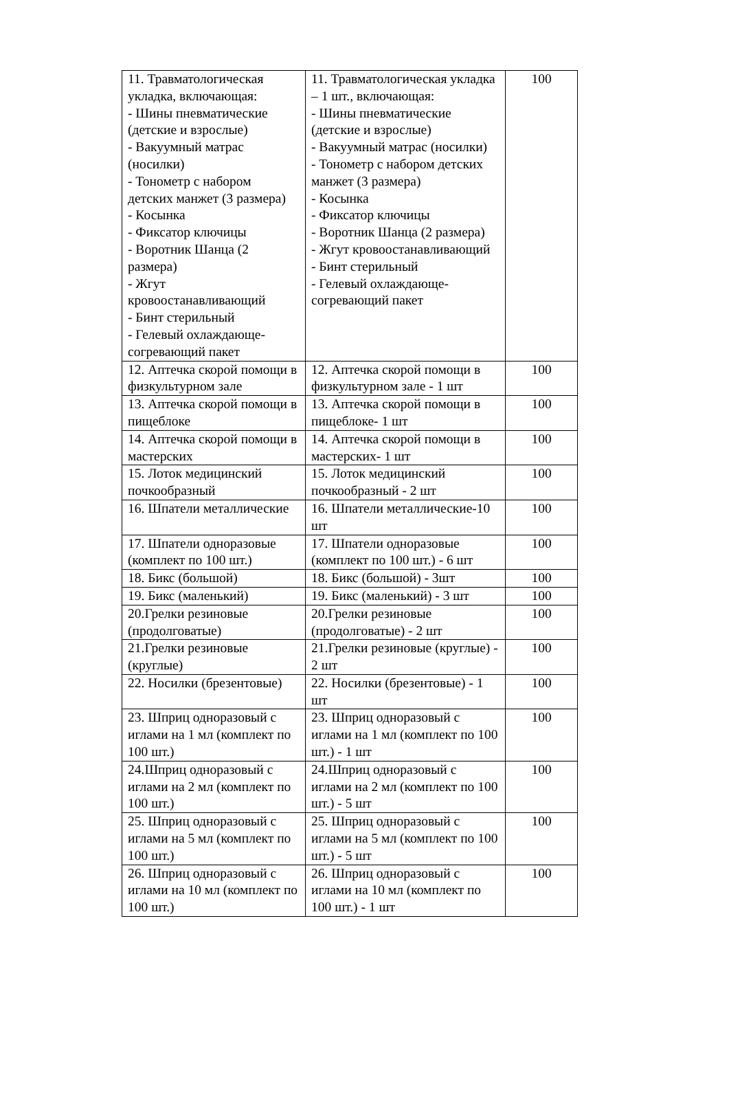| 11. Травматологическая укладка, включающая: - Шины пневматические (детские и взрослые) - Вакуумный матрас (носилки) - Тонометр с набором детских манжет (3 размера) - Косынка - Фиксатор ключицы - Воротник Шанца (2 размера) - Жгут кровоостанавливающий - Бинт стерильный - Гелевый охлаждающе-согревающий пакет | 11. Травматологическая укладка – 1 шт., включающая: - Шины пневматические (детские и взрослые) - Вакуумный матрас (носилки) - Тонометр с набором детских манжет (3 размера) - Косынка - Фиксатор ключицы - Воротник Шанца (2 размера) - Жгут кровоостанавливающий - Бинт стерильный - Гелевый охлаждающе-согревающий пакет | 100 |
| 12. Аптечка скорой помощи в физкультурном зале | 12. Аптечка скорой помощи в физкультурном зале - 1 шт | 100 |
| 13. Аптечка скорой помощи в пищеблоке | 13. Аптечка скорой помощи в пищеблоке- 1 шт | 100 |
| 14. Аптечка скорой помощи в мастерских | 14. Аптечка скорой помощи в мастерских- 1 шт | 100 |
| 15. Лоток медицинский почкообразный | 15. Лоток медицинский почкообразный - 2 шт | 100 |
| 16. Шпатели металлические | 16. Шпатели металлические-10 шт | 100 |
| 17. Шпатели одноразовые (комплект по 100 шт.) | 17. Шпатели одноразовые (комплект по 100 шт.) - 6 шт | 100 |
| 18. Бикс (большой) | 18. Бикс (большой) - 3шт | 100 |
| 19. Бикс (маленький) | 19. Бикс (маленький) - 3 шт | 100 |
| 20.Грелки резиновые (продолговатые) | 20.Грелки резиновые (продолговатые) - 2 шт | 100 |
| 21.Грелки резиновые (круглые) | 21.Грелки резиновые (круглые) - 2 шт | 100 |
| 22. Носилки (брезентовые) | 22. Носилки (брезентовые) - 1 шт | 100 |
| 23. Шприц одноразовый с иглами на 1 мл (комплект по 100 шт.) | 23. Шприц одноразовый с иглами на 1 мл (комплект по 100 шт.) - 1 шт | 100 |
| 24.Шприц одноразовый с иглами на 2 мл (комплект по 100 шт.) | 24.Шприц одноразовый с иглами на 2 мл (комплект по 100 шт.) - 5 шт | 100 |
| 25. Шприц одноразовый с иглами на 5 мл (комплект по 100 шт.) | 25. Шприц одноразовый с иглами на 5 мл (комплект по 100 шт.) - 5 шт | 100 |
| 26. Шприц одноразовый с иглами на 10 мл (комплект по 100 шт.) | 26. Шприц одноразовый с иглами на 10 мл (комплект по 100 шт.) - 1 шт | 100 |